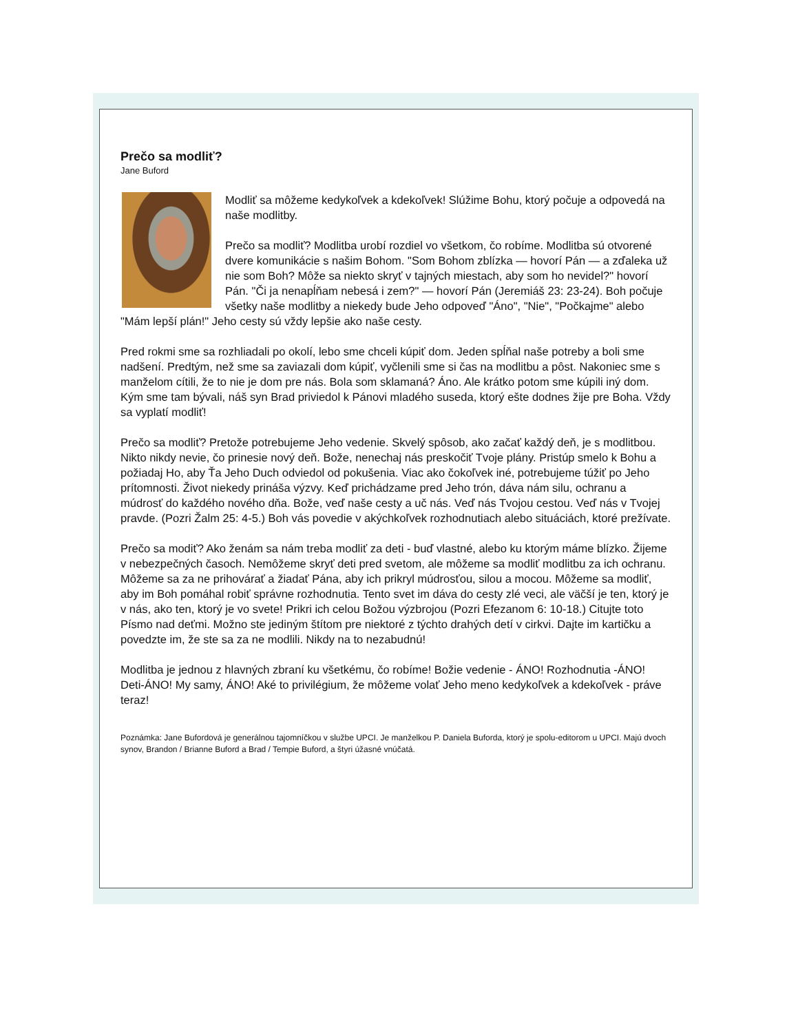Prečo sa modliť?
Jane Buford
Modliť sa môžeme kedykoľvek a kdekoľvek! Slúžime Bohu, ktorý počuje a odpovedá na naše modlitby.
Prečo sa modliť? Modlitba urobí rozdiel vo všetkom, čo robíme. Modlitba sú otvorené dvere komunikácie s našim Bohom. "Som Bohom zblízka — hovorí Pán — a zďaleka už nie som Boh? Môže sa niekto skryť v tajných miestach, aby som ho nevidel?" hovorí Pán. "Či ja nenapĺňam nebesá i zem?" — hovorí Pán (Jeremiáš 23: 23-24). Boh počuje všetky naše modlitby a niekedy bude Jeho odpoveď "Áno", "Nie", "Počkajme" alebo "Mám lepší plán!" Jeho cesty sú vždy lepšie ako naše cesty.
Pred rokmi sme sa rozhliadali po okolí, lebo sme chceli kúpiť dom. Jeden spĺňal naše potreby a boli sme nadšení. Predtým, než sme sa zaviazali dom kúpiť, vyčlenili sme si čas na modlitbu a pôst. Nakoniec sme s manželom cítili, že to nie je dom pre nás. Bola som sklamaná? Áno. Ale krátko potom sme kúpili iný dom. Kým sme tam bývali, náš syn Brad priviedol k Pánovi mladého suseda, ktorý ešte dodnes žije pre Boha. Vždy sa vyplatí modliť!
Prečo sa modliť? Pretože potrebujeme Jeho vedenie. Skvelý spôsob, ako začať každý deň, je s modlitbou. Nikto nikdy nevie, čo prinesie nový deň. Bože, nenechaj nás preskočiť Tvoje plány. Pristúp smelo k Bohu a požiadaj Ho, aby Ťa Jeho Duch odviedol od pokušenia. Viac ako čokoľvek iné, potrebujeme túžiť po Jeho prítomnosti. Život niekedy prináša výzvy. Keď prichádzame pred Jeho trón, dáva nám silu, ochranu a múdrosť do každého nového dňa. Bože, veď naše cesty a uč nás. Veď nás Tvojou cestou. Veď nás v Tvojej pravde. (Pozri Žalm 25: 4-5.) Boh vás povedie v akýchkoľvek rozhodnutiach alebo situáciách, ktoré prežívate.
Prečo sa modiť? Ako ženám sa nám treba modliť za deti - buď vlastné, alebo ku ktorým máme blízko. Žijeme v nebezpečných časoch. Nemôžeme skryť deti pred svetom, ale môžeme sa modliť modlitbu za ich ochranu. Môžeme sa za ne prihovárať a žiadať Pána, aby ich prikryl múdrosťou, silou a mocou. Môžeme sa modliť, aby im Boh pomáhal robiť správne rozhodnutia. Tento svet im dáva do cesty zlé veci, ale väčší je ten, ktorý je v nás, ako ten, ktorý je vo svete! Prikri ich celou Božou výzbrojou (Pozri Efezanom 6: 10-18.) Citujte toto Písmo nad deťmi. Možno ste jediným štítom pre niektoré z týchto drahých detí v cirkvi. Dajte im kartičku a povedzte im, že ste sa za ne modlili. Nikdy na to nezabudnú!
Modlitba je jednou z hlavných zbraní ku všetkému, čo robíme! Božie vedenie - ÁNO! Rozhodnutia -ÁNO! Deti-ÁNO! My samy, ÁNO! Aké to privilégium, že môžeme volať Jeho meno kedykoľvek a kdekoľvek - práve teraz!
Poznámka: Jane Bufordová je generálnou tajomníčkou v službe UPCI. Je manželkou P. Daniela Buforda, ktorý je spolu-editorom u UPCI. Majú dvoch synov, Brandon / Brianne Buford a Brad / Tempie Buford, a štyri úžasné vnúčatá.